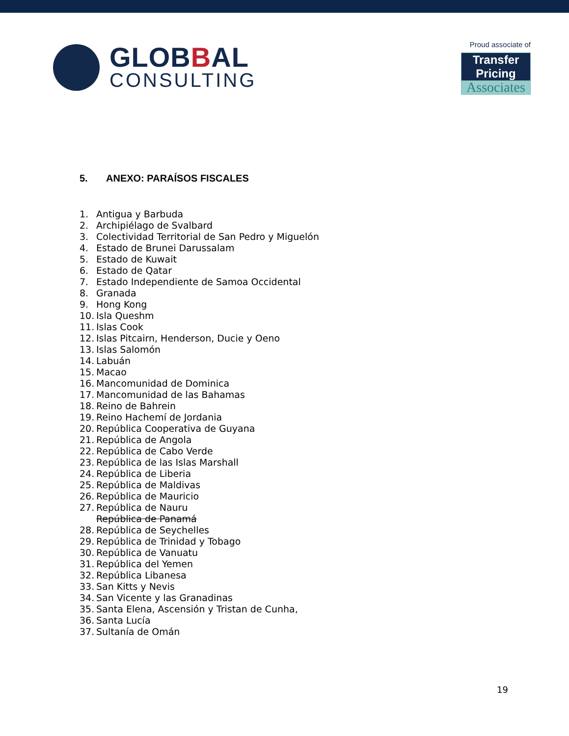GLOBBAL
CONSULTING
Proud associate of
Transfer Pricing
Associates
5. ANEXO: PARAÍSOS FISCALES
1. Antigua y Barbuda
2. Archipiélago de Svalbard
3. Colectividad Territorial de San Pedro y Miguelón
4. Estado de Brunei Darussalam
5. Estado de Kuwait
6. Estado de Qatar
7. Estado Independiente de Samoa Occidental
8. Granada
9. Hong Kong
10. Isla Queshm
11. Islas Cook
12. Islas Pitcairn, Henderson, Ducie y Oeno
13. Islas Salomón
14. Labuán
15. Macao
16. Mancomunidad de Dominica
17. Mancomunidad de las Bahamas
18. Reino de Bahrein
19. Reino Hachemí de Jordania
20. República Cooperativa de Guyana
21. República de Angola
22. República de Cabo Verde
23. República de las Islas Marshall
24. República de Liberia
25. República de Maldivas
26. República de Mauricio
27. República de Nauru
República de Panamá
28. República de Seychelles
29. República de Trinidad y Tobago
30. República de Vanuatu
31. República del Yemen
32. República Libanesa
33. San Kitts y Nevis
34. San Vicente y las Granadinas
35. Santa Elena, Ascensión y Tristan de Cunha,
36. Santa Lucía
37. Sultanía de Omán
19